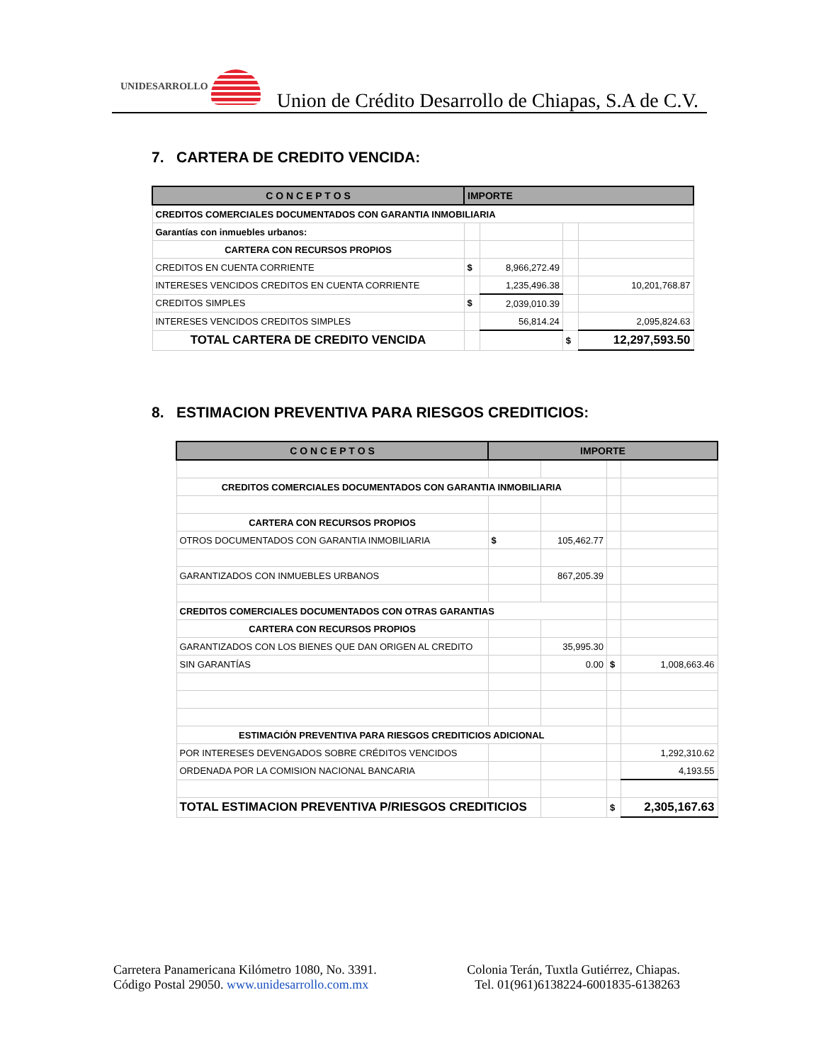UNIDESARROLLO
Union de Crédito Desarrollo de Chiapas, S.A de C.V.
7. CARTERA DE CREDITO VENCIDA:
| C O N C E P T O S | IMPORTE | | | |
| --- | --- | --- | --- | --- |
| CREDITOS COMERCIALES DOCUMENTADOS CON GARANTIA INMOBILIARIA | | | | |
| Garantías con inmuebles urbanos: | | | | |
| CARTERA CON RECURSOS PROPIOS | | | | |
| CREDITOS EN CUENTA CORRIENTE | $ | 8,966,272.49 | | |
| INTERESES VENCIDOS CREDITOS EN CUENTA CORRIENTE | | 1,235,496.38 | | 10,201,768.87 |
| CREDITOS SIMPLES | $ | 2,039,010.39 | | |
| INTERESES VENCIDOS CREDITOS SIMPLES | | 56,814.24 | | 2,095,824.63 |
| TOTAL CARTERA DE CREDITO VENCIDA | | | $ | 12,297,593.50 |
8. ESTIMACION PREVENTIVA PARA RIESGOS CREDITICIOS:
| C O N C E P T O S | IMPORTE | | | |
| --- | --- | --- | --- | --- |
| CREDITOS COMERCIALES DOCUMENTADOS CON GARANTIA INMOBILIARIA | | | | |
| CARTERA CON RECURSOS PROPIOS | | | | |
| OTROS DOCUMENTADOS CON GARANTIA INMOBILIARIA | $ | 105,462.77 | | |
| GARANTIZADOS CON INMUEBLES URBANOS | | 867,205.39 | | |
| CREDITOS COMERCIALES DOCUMENTADOS CON OTRAS GARANTIAS | | | | |
| CARTERA CON RECURSOS PROPIOS | | | | |
| GARANTIZADOS CON LOS BIENES QUE DAN ORIGEN AL CREDITO | | 35,995.30 | | |
| SIN GARANTÍAS | | 0.00 | $ | 1,008,663.46 |
| ESTIMACIÓN PREVENTIVA PARA RIESGOS CREDITICIOS ADICIONAL | | | | |
| POR INTERESES DEVENGADOS SOBRE CRÉDITOS VENCIDOS | | | | 1,292,310.62 |
| ORDENADA POR LA COMISION NACIONAL BANCARIA | | | | 4,193.55 |
| TOTAL ESTIMACION PREVENTIVA P/RIESGOS CREDITICIOS | | | $ | 2,305,167.63 |
Carretera Panamericana Kilómetro 1080, No. 3391.
Código Postal 29050. www.unidesarrollo.com.mx
Colonia Terán, Tuxtla Gutiérrez, Chiapas.
Tel. 01(961)6138224-6001835-6138263